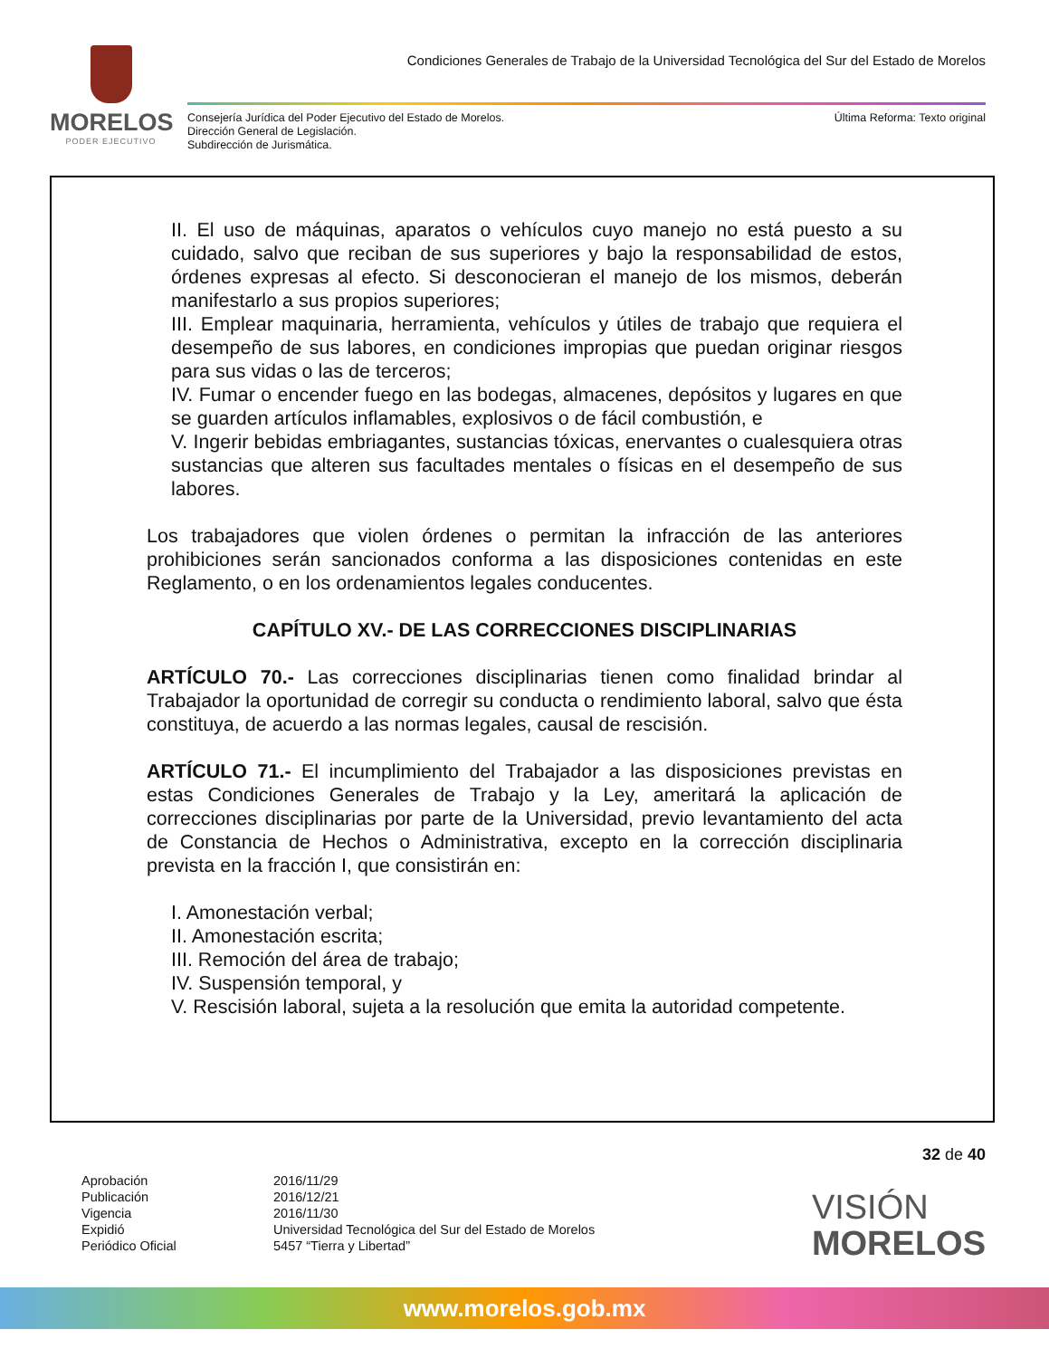MORELOS
PODER EJECUTIVO
Condiciones Generales de Trabajo de la Universidad Tecnológica del Sur del Estado de Morelos
Consejería Jurídica del Poder Ejecutivo del Estado de Morelos.
Dirección General de Legislación.
Subdirección de Jurismática.
Última Reforma: Texto original
II. El uso de máquinas, aparatos o vehículos cuyo manejo no está puesto a su cuidado, salvo que reciban de sus superiores y bajo la responsabilidad de estos, órdenes expresas al efecto. Si desconocieran el manejo de los mismos, deberán manifestarlo a sus propios superiores;
III. Emplear maquinaria, herramienta, vehículos y útiles de trabajo que requiera el desempeño de sus labores, en condiciones impropias que puedan originar riesgos para sus vidas o las de terceros;
IV. Fumar o encender fuego en las bodegas, almacenes, depósitos y lugares en que se guarden artículos inflamables, explosivos o de fácil combustión, e
V. Ingerir bebidas embriagantes, sustancias tóxicas, enervantes o cualesquiera otras sustancias que alteren sus facultades mentales o físicas en el desempeño de sus labores.
Los trabajadores que violen órdenes o permitan la infracción de las anteriores prohibiciones serán sancionados conforma a las disposiciones contenidas en este Reglamento, o en los ordenamientos legales conducentes.
CAPÍTULO XV.- DE LAS CORRECCIONES DISCIPLINARIAS
ARTÍCULO 70.- Las correcciones disciplinarias tienen como finalidad brindar al Trabajador la oportunidad de corregir su conducta o rendimiento laboral, salvo que ésta constituya, de acuerdo a las normas legales, causal de rescisión.
ARTÍCULO 71.- El incumplimiento del Trabajador a las disposiciones previstas en estas Condiciones Generales de Trabajo y la Ley, ameritará la aplicación de correcciones disciplinarias por parte de la Universidad, previo levantamiento del acta de Constancia de Hechos o Administrativa, excepto en la corrección disciplinaria prevista en la fracción I, que consistirán en:
I. Amonestación verbal;
II. Amonestación escrita;
III. Remoción del área de trabajo;
IV. Suspensión temporal, y
V. Rescisión laboral, sujeta a la resolución que emita la autoridad competente.
32 de 40
Aprobación 2016/11/29 Publicación 2016/12/21 Vigencia 2016/11/30 Expidió Universidad Tecnológica del Sur del Estado de Morelos Periódico Oficial 5457 “Tierra y Libertad”
VISIÓN
MORELOS
www.morelos.gob.mx